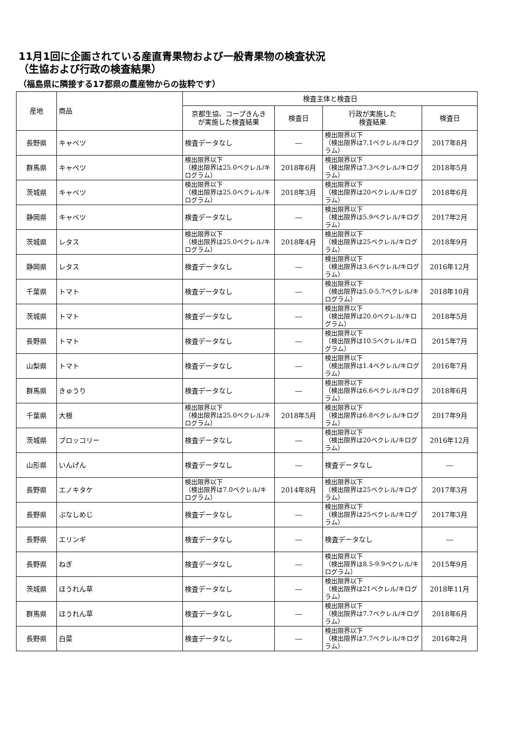11月1回に企画されている産直青果物および一般青果物の検査状況
（生協および行政の検査結果）
（福島県に隣接する17都県の農産物からの抜粋です）
| 産地 | 商品 | 検査主体と検査日 | | | |
| --- | --- | --- | --- | --- | --- |
| | | 京都生協、コープきんき が実施した検査結果 | 検査日 | 行政が実施した 検査結果 | 検査日 |
| 長野県 | キャベツ | 検査データなし | ― | 検出限界以下 （検出限界は7.1ベクレル/キログラム） | 2017年8月 |
| 群馬県 | キャベツ | 検出限界以下 （検出限界は25.0ベクレル/キログラム） | 2018年6月 | 検出限界以下 （検出限界は7.3ベクレル/キログラム） | 2018年5月 |
| 茨城県 | キャベツ | 検出限界以下 （検出限界は25.0ベクレル/キログラム） | 2018年3月 | 検出限界以下 （検出限界は20ベクレル/キログラム） | 2018年6月 |
| 静岡県 | キャベツ | 検査データなし | ― | 検出限界以下 （検出限界は5.9ベクレル/キログラム） | 2017年2月 |
| 茨城県 | レタス | 検出限界以下 （検出限界は25.0ベクレル/キログラム） | 2018年4月 | 検出限界以下 （検出限界は25ベクレル/キログラム） | 2018年9月 |
| 静岡県 | レタス | 検査データなし | ― | 検出限界以下 （検出限界は3.6ベクレル/キログラム） | 2016年12月 |
| 千葉県 | トマト | 検査データなし | ― | 検出限界以下 （検出限界は5.0-5.7ベクレル/キログラム） | 2018年10月 |
| 茨城県 | トマト | 検査データなし | ― | 検出限界以下 （検出限界は20.0ベクレル/キログラム） | 2018年5月 |
| 長野県 | トマト | 検査データなし | ― | 検出限界以下 （検出限界は10.5ベクレル/キログラム） | 2015年7月 |
| 山梨県 | トマト | 検査データなし | ― | 検出限界以下 （検出限界は1.4ベクレル/キログラム） | 2016年7月 |
| 群馬県 | きゅうり | 検査データなし | ― | 検出限界以下 （検出限界は6.6ベクレル/キログラム） | 2018年6月 |
| 千葉県 | 大根 | 検出限界以下 （検出限界は25.0ベクレル/キログラム） | 2018年5月 | 検出限界以下 （検出限界は6.8ベクレル/キログラム） | 2017年9月 |
| 茨城県 | ブロッコリー | 検査データなし | ― | 検出限界以下 （検出限界は20ベクレル/キログラム） | 2016年12月 |
| 山形県 | いんげん | 検査データなし | ― | 検査データなし | ― |
| 長野県 | エノキタケ | 検出限界以下 （検出限界は7.0ベクレル/キログラム） | 2014年8月 | 検出限界以下 （検出限界は25ベクレル/キログラム） | 2017年3月 |
| 長野県 | ぶなしめじ | 検査データなし | ― | 検出限界以下 （検出限界は25ベクレル/キログラム） | 2017年3月 |
| 長野県 | エリンギ | 検査データなし | ― | 検査データなし | ― |
| 長野県 | ねぎ | 検査データなし | ― | 検出限界以下 （検出限界は8.5-9.9ベクレル/キログラム） | 2015年9月 |
| 茨城県 | ほうれん草 | 検査データなし | ― | 検出限界以下 （検出限界は21ベクレル/キログラム） | 2018年11月 |
| 群馬県 | ほうれん草 | 検査データなし | ― | 検出限界以下 （検出限界は7.7ベクレル/キログラム） | 2018年6月 |
| 長野県 | 白菜 | 検査データなし | ― | 検出限界以下 （検出限界は7.7ベクレル/キログラム） | 2016年2月 |